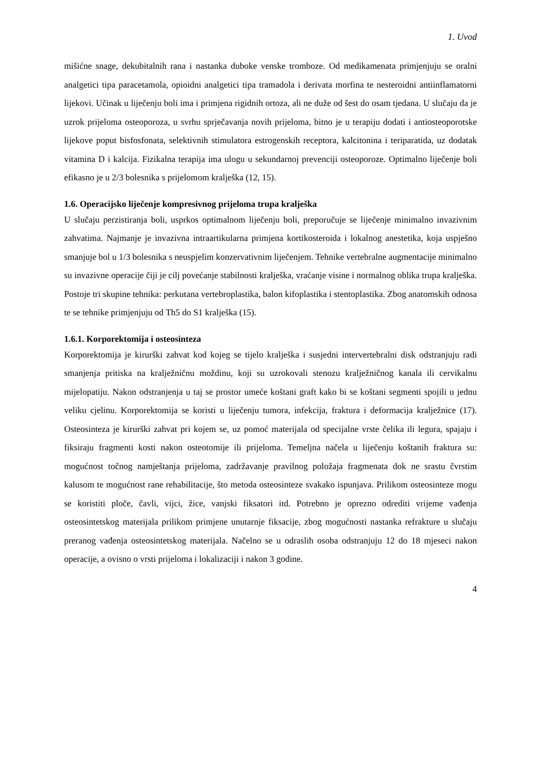1. Uvod
mišićne snage, dekubitalnih rana i nastanka duboke venske tromboze. Od medikamenata primjenjuju se oralni analgetici tipa paracetamola, opioidni analgetici tipa tramadola i derivata morfina te nesteroidni antiinflamatorni lijekovi. Učinak u liječenju boli ima i primjena rigidnih ortoza, ali ne duže od šest do osam tjedana. U slučaju da je uzrok prijeloma osteoporoza, u svrhu sprječavanja novih prijeloma, bitno je u terapiju dodati i antiosteoporotske lijekove poput bisfosfonata, selektivnih stimulatora estrogenskih receptora, kalcitonina i teriparatida, uz dodatak vitamina D i kalcija. Fizikalna terapija ima ulogu u sekundarnoj prevenciji osteoporoze. Optimalno liječenje boli efikasno je u 2/3 bolesnika s prijelomom kralješka (12, 15).
1.6. Operacijsko liječenje kompresivnog prijeloma trupa kralješka
U slučaju perzistiranja boli, usprkos optimalnom liječenju boli, preporučuje se liječenje minimalno invazivnim zahvatima. Najmanje je invazivna intraartikularna primjena kortikosteroida i lokalnog anestetika, koja uspješno smanjuje bol u 1/3 bolesnika s neuspjelim konzervativnim liječenjem. Tehnike vertebralne augmentacije minimalno su invazivne operacije čiji je cilj povećanje stabilnosti kralješka, vraćanje visine i normalnog oblika trupa kralješka. Postoje tri skupine tehnika: perkutana vertebroplastika, balon kifoplastika i stentoplastika. Zbog anatomskih odnosa te se tehnike primjenjuju od Th5 do S1 kralješka (15).
1.6.1. Korporektomija i osteosinteza
Korporektomija je kirurški zahvat kod kojeg se tijelo kralješka i susjedni intervertebralni disk odstranjuju radi smanjenja pritiska na kralježničnu moždinu, koji su uzrokovali stenozu kralježničnog kanala ili cervikalnu mijelopatiju. Nakon odstranjenja u taj se prostor umeće koštani graft kako bi se koštani segmenti spojili u jednu veliku cjelinu. Korporektomija se koristi u liječenju tumora, infekcija, fraktura i deformacija kralježnice (17). Osteosinteza je kirurški zahvat pri kojem se, uz pomoć materijala od specijalne vrste čelika ili legura, spajaju i fiksiraju fragmenti kosti nakon osteotomije ili prijeloma. Temeljna načela u liječenju koštanih fraktura su: mogućnost točnog namještanja prijeloma, zadržavanje pravilnog položaja fragmenata dok ne srastu čvrstim kalusom te mogućnost rane rehabilitacije, što metoda osteosinteze svakako ispunjava. Prilikom osteosinteze mogu se koristiti ploče, čavli, vijci, žice, vanjski fiksatori itd. Potrebno je oprezno odrediti vrijeme vađenja osteosintetskog materijala prilikom primjene unutarnje fiksacije, zbog mogućnosti nastanka refrakture u slučaju preranog vađenja osteosintetskog materijala. Načelno se u odraslih osoba odstranjuju 12 do 18 mjeseci nakon operacije, a ovisno o vrsti prijeloma i lokalizaciji i nakon 3 godine.
4